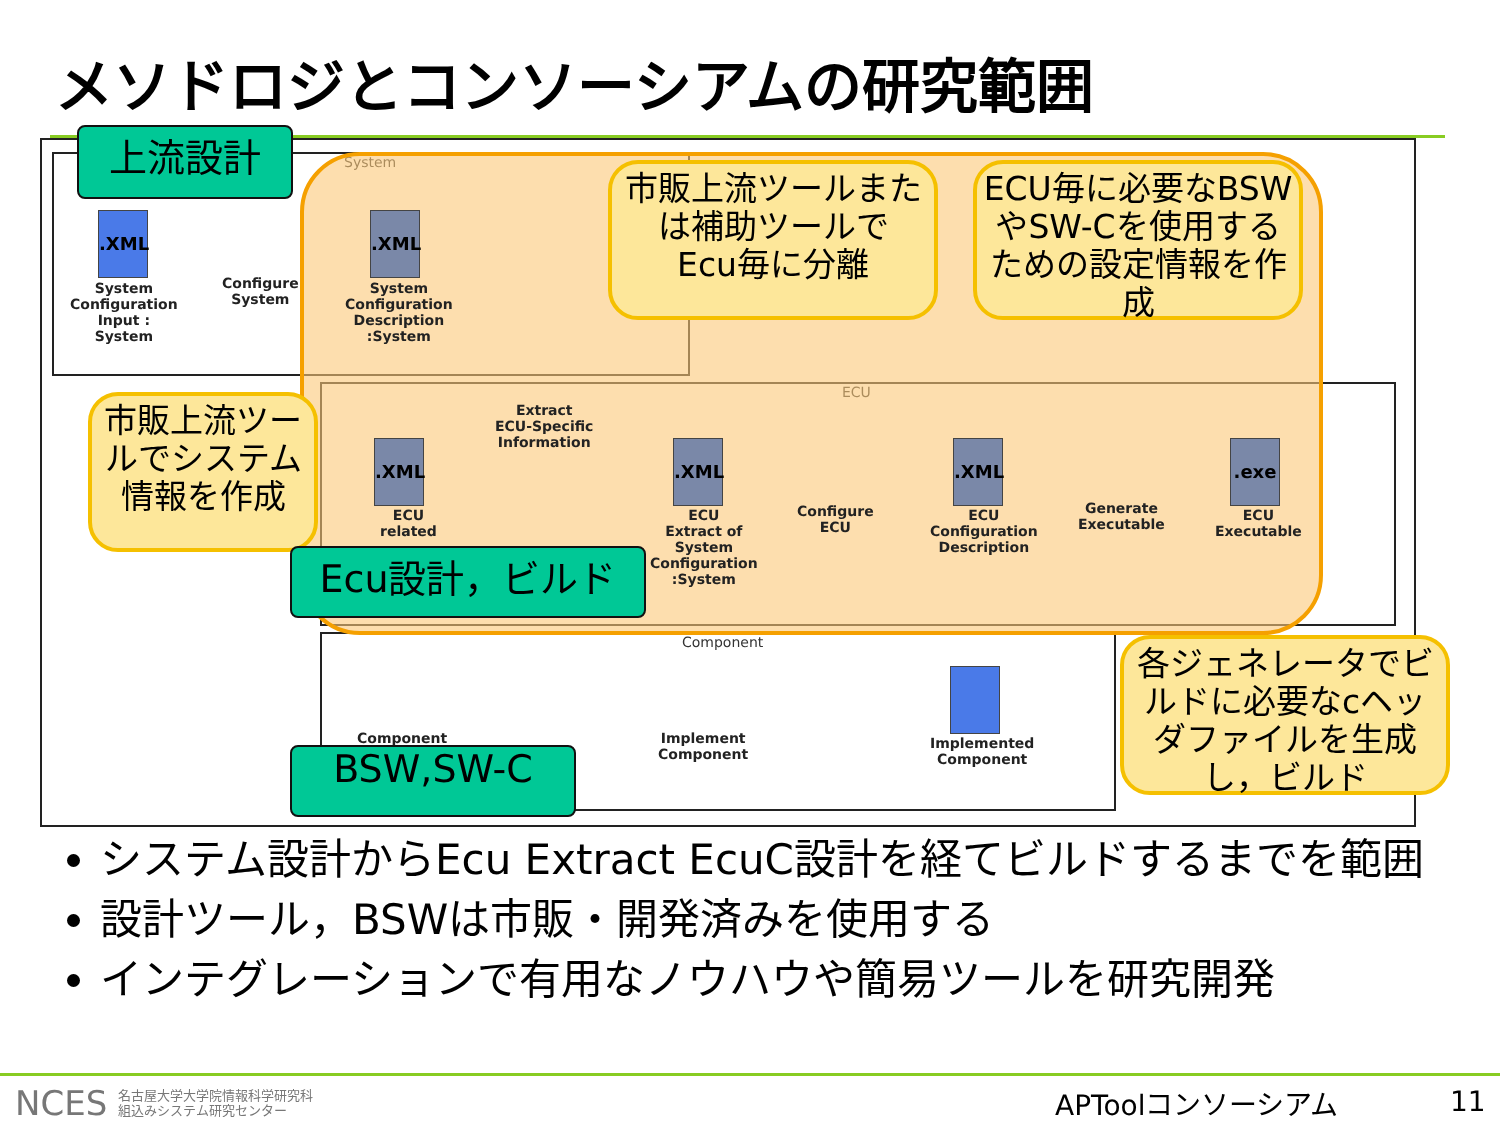メソドロジとコンソーシアムの研究範囲
System
ECU
Component
.XML
System
Configuration
Input :
System
Configure
System
.XML
System
Configuration
Description
:System
Extract
ECU-Specific
Information
.XML
ECU
related
.XML
ECU
Extract of
System
Configuration
:System
Configure
ECU
.XML
ECU
Configuration
Description
Generate
Executable
.exe
ECU
Executable
Component
Implement
Component
Implemented
Component
市販上流ツールまたは補助ツールで
Ecu毎に分離
ECU毎に必要なBSWやSW-Cを使用するための設定情報を作成
市販上流ツールでシステム情報を作成
各ジェネレータでビルドに必要なcヘッダファイルを生成し，ビルド
上流設計
Ecu設計，ビルド
BSW,SW-C
システム設計からEcu Extract EcuC設計を経てビルドするまでを範囲
設計ツール，BSWは市販・開発済みを使用する
インテグレーションで有用なノウハウや簡易ツールを研究開発
NCES 名古屋大学大学院情報科学研究科
組込みシステム研究センター
APToolコンソーシアム 11